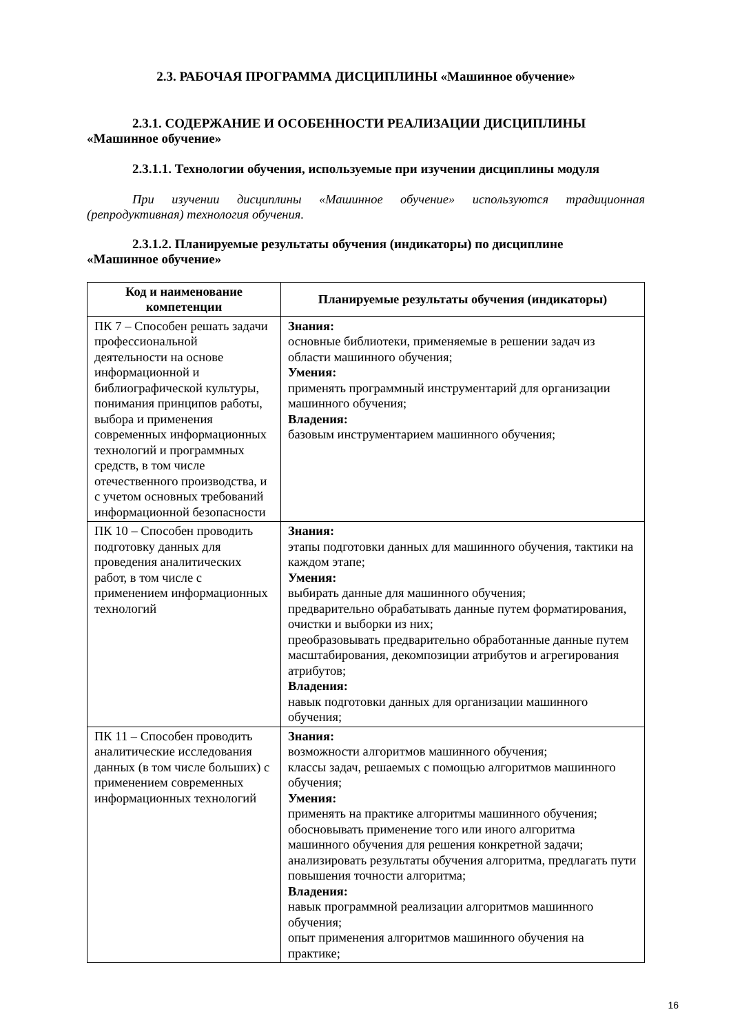2.3. РАБОЧАЯ ПРОГРАММА ДИСЦИПЛИНЫ «Машинное обучение»
2.3.1. СОДЕРЖАНИЕ И ОСОБЕННОСТИ РЕАЛИЗАЦИИ ДИСЦИПЛИНЫ
«Машинное обучение»
2.3.1.1. Технологии обучения, используемые при изучении дисциплины модуля
При изучении дисциплины «Машинное обучение» используются традиционная (репродуктивная) технология обучения.
2.3.1.2. Планируемые результаты обучения (индикаторы) по дисциплине
«Машинное обучение»
| Код и наименование компетенции | Планируемые результаты обучения (индикаторы) |
| --- | --- |
| ПК 7 – Способен решать задачи профессиональной деятельности на основе информационной и библиографической культуры, понимания принципов работы, выбора и применения современных информационных технологий и программных средств, в том числе отечественного производства, и с учетом основных требований информационной безопасности | Знания: основные библиотеки, применяемые в решении задач из области машинного обучения; Умения: применять программный инструментарий для организации машинного обучения; Владения: базовым инструментарием машинного обучения; |
| ПК 10 – Способен проводить подготовку данных для проведения аналитических работ, в том числе с применением информационных технологий | Знания: этапы подготовки данных для машинного обучения, тактики на каждом этапе; Умения: выбирать данные для машинного обучения; предварительно обрабатывать данные путем форматирования, очистки и выборки из них; преобразовывать предварительно обработанные данные путем масштабирования, декомпозиции атрибутов и агрегирования атрибутов; Владения: навык подготовки данных для организации машинного обучения; |
| ПК 11 – Способен проводить аналитические исследования данных (в том числе больших) с применением современных информационных технологий | Знания: возможности алгоритмов машинного обучения; классы задач, решаемых с помощью алгоритмов машинного обучения; Умения: применять на практике алгоритмы машинного обучения; обосновывать применение того или иного алгоритма машинного обучения для решения конкретной задачи; анализировать результаты обучения алгоритма, предлагать пути повышения точности алгоритма; Владения: навык программной реализации алгоритмов машинного обучения; опыт применения алгоритмов машинного обучения на практике; |
16